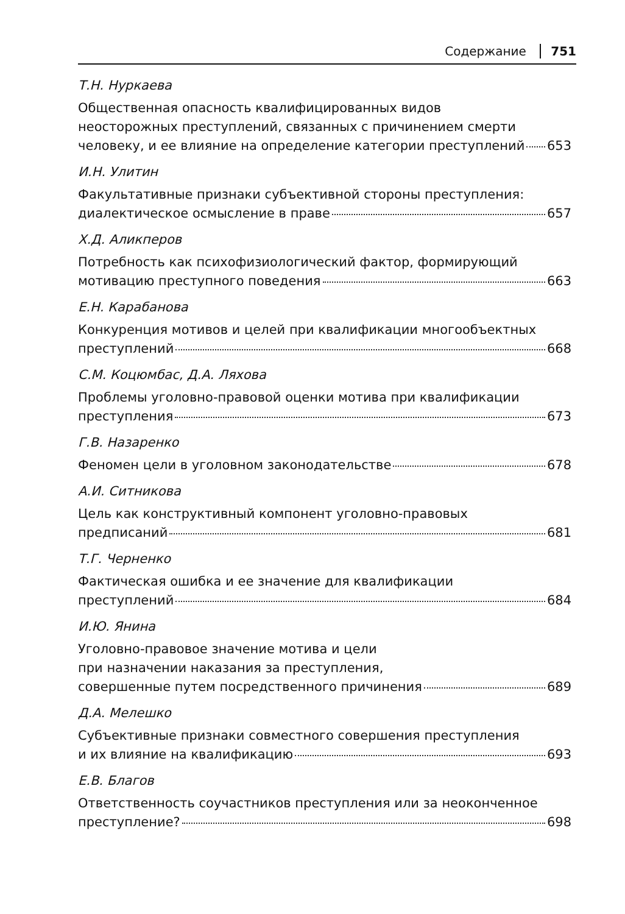Содержание 751
Т.Н. Нуркаева
Общественная опасность квалифицированных видов
неосторожных преступлений, связанных с причинением смерти
человеку, и ее влияние на определение категории преступлений 653
И.Н. Улитин
Факультативные признаки субъективной стороны преступления:
диалектическое осмысление в праве 657
Х.Д. Аликперов
Потребность как психофизиологический фактор, формирующий
мотивацию преступного поведения 663
Е.Н. Карабанова
Конкуренция мотивов и целей при квалификации многообъектных
преступлений 668
С.М. Коцюмбас, Д.А. Ляхова
Проблемы уголовно-правовой оценки мотива при квалификации
преступления 673
Г.В. Назаренко
Феномен цели в уголовном законодательстве 678
А.И. Ситникова
Цель как конструктивный компонент уголовно-правовых
предписаний 681
Т.Г. Черненко
Фактическая ошибка и ее значение для квалификации
преступлений 684
И.Ю. Янина
Уголовно-правовое значение мотива и цели
при назначении наказания за преступления,
совершенные путем посредственного причинения 689
Д.А. Мелешко
Субъективные признаки совместного совершения преступления
и их влияние на квалификацию 693
Е.В. Благов
Ответственность соучастников преступления или за неоконченное
преступление? 698